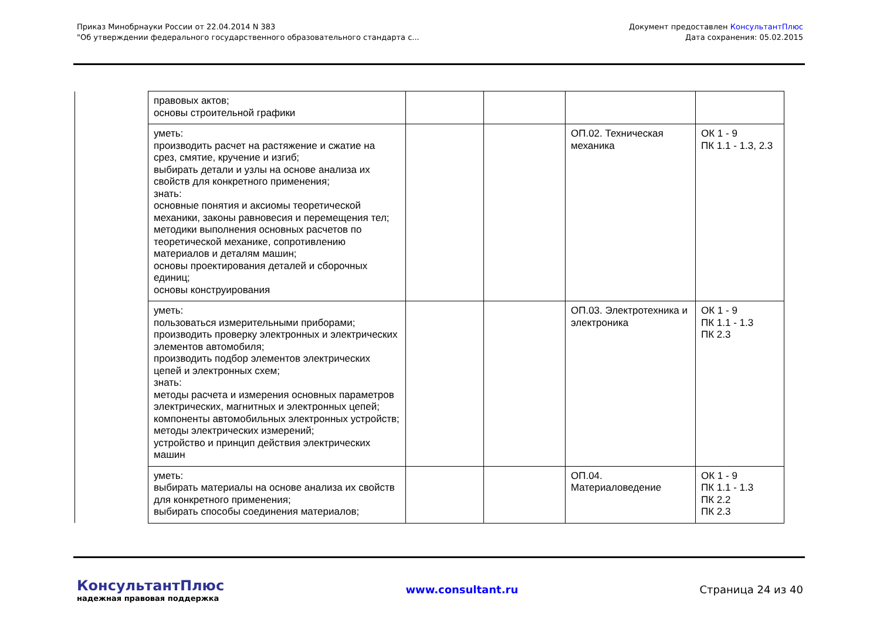Приказ Минобрнауки России от 22.04.2014 N 383
"Об утверждении федерального государственного образовательного стандарта с...
Документ предоставлен КонсультантПлюс
Дата сохранения: 05.02.2015
| | правовых актов; основы строительной графики | | | | |
| | уметь: производить расчет на растяжение и сжатие на срез, смятие, кручение и изгиб; выбирать детали и узлы на основе анализа их свойств для конкретного применения; знать: основные понятия и аксиомы теоретической механики, законы равновесия и перемещения тел; методики выполнения основных расчетов по теоретической механике, сопротивлению материалов и деталям машин; основы проектирования деталей и сборочных единиц; основы конструирования | | | ОП.02. Техническая механика | ОК 1 - 9 ПК 1.1 - 1.3, 2.3 |
| | уметь: пользоваться измерительными приборами; производить проверку электронных и электрических элементов автомобиля; производить подбор элементов электрических цепей и электронных схем; знать: методы расчета и измерения основных параметров электрических, магнитных и электронных цепей; компоненты автомобильных электронных устройств; методы электрических измерений; устройство и принцип действия электрических машин | | | ОП.03. Электротехника и электроника | ОК 1 - 9 ПК 1.1 - 1.3 ПК 2.3 |
| | уметь: выбирать материалы на основе анализа их свойств для конкретного применения; выбирать способы соединения материалов; | | | ОП.04. Материаловедение | ОК 1 - 9 ПК 1.1 - 1.3 ПК 2.2 ПК 2.3 |
КонсультантПлюс
надежная правовая поддержка
www.consultant.ru Страница 24 из 40